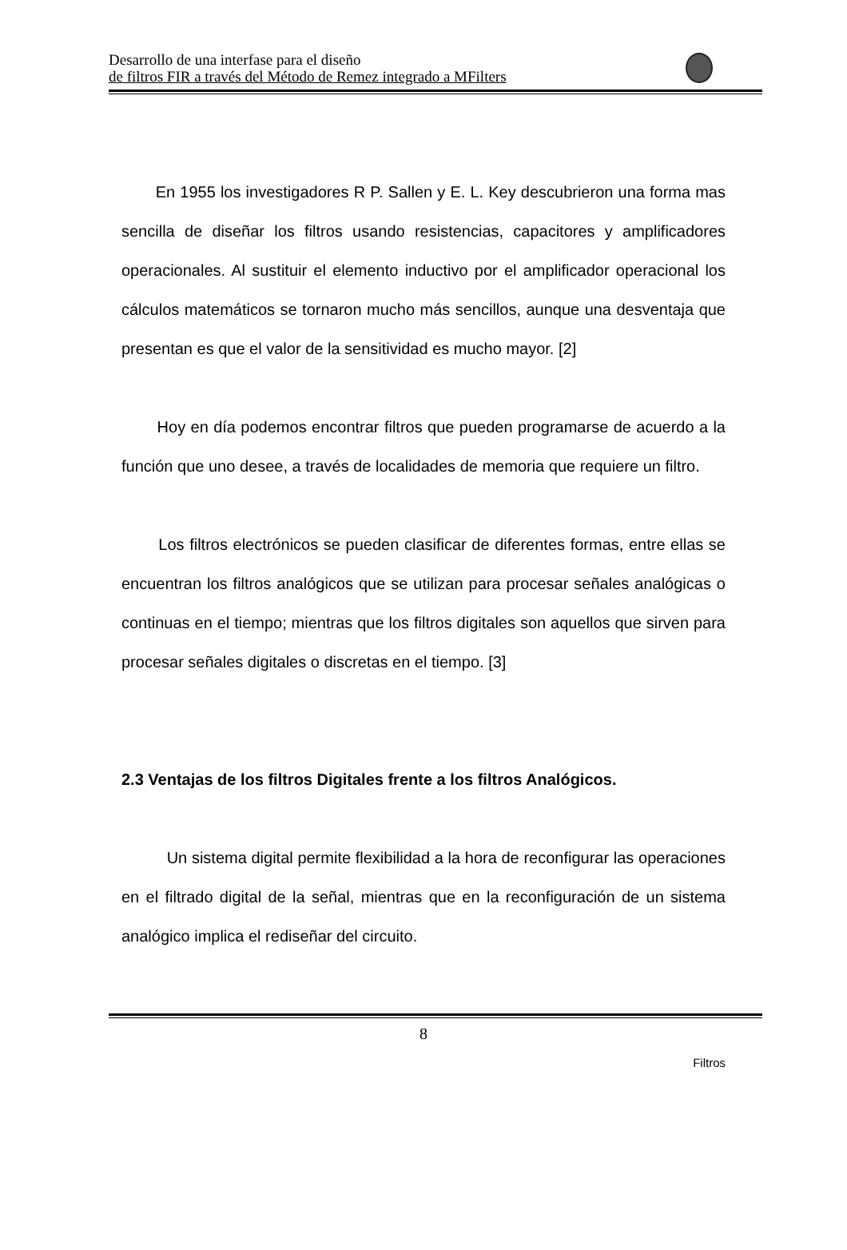Desarrollo de una interfase para el diseño
de filtros FIR a través del Método de Remez integrado a MFilters
En 1955 los investigadores R P. Sallen y E. L. Key descubrieron una forma mas sencilla de diseñar los filtros usando resistencias, capacitores y amplificadores operacionales. Al sustituir el elemento inductivo por el amplificador operacional los cálculos matemáticos se tornaron mucho más sencillos, aunque una desventaja que presentan es que el valor de la sensitividad es mucho mayor. [2]
Hoy en día podemos encontrar filtros que pueden programarse de acuerdo a la función que uno desee, a través de localidades de memoria que requiere un filtro.
Los filtros electrónicos se pueden clasificar de diferentes formas, entre ellas se encuentran los filtros analógicos que se utilizan para procesar señales analógicas o continuas en el tiempo; mientras que los filtros digitales son aquellos que sirven para procesar señales digitales o discretas en el tiempo. [3]
2.3 Ventajas de los filtros Digitales frente a los filtros Analógicos.
Un sistema digital permite flexibilidad a la hora de reconfigurar las operaciones en el filtrado digital de la señal, mientras que en la reconfiguración de un sistema analógico implica el rediseñar del circuito.
8
Filtros